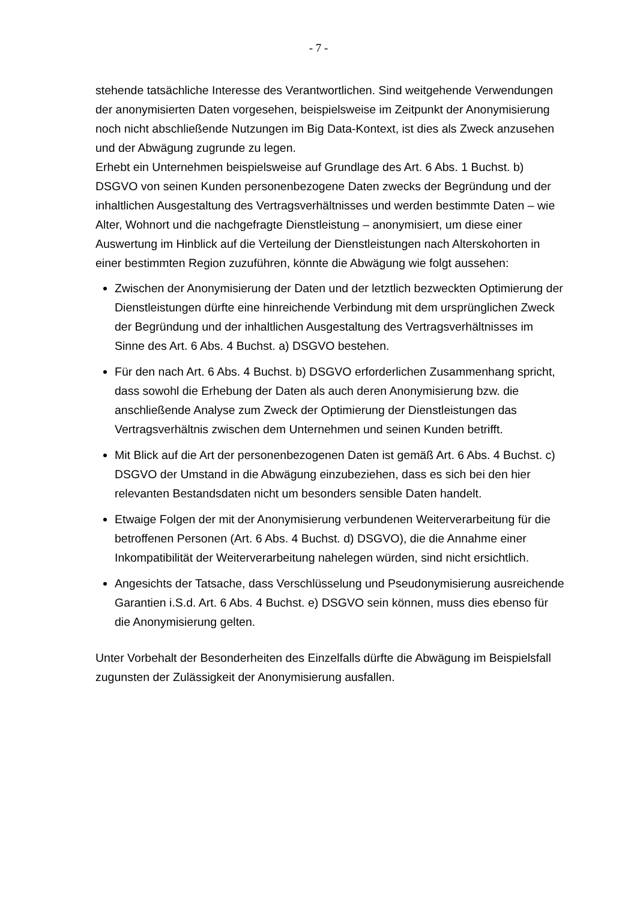- 7 -
stehende tatsächliche Interesse des Verantwortlichen. Sind weitgehende Verwendungen der anonymisierten Daten vorgesehen, beispielsweise im Zeitpunkt der Anonymisierung noch nicht abschließende Nutzungen im Big Data-Kontext, ist dies als Zweck anzusehen und der Abwägung zugrunde zu legen.
Erhebt ein Unternehmen beispielsweise auf Grundlage des Art. 6 Abs. 1 Buchst. b) DSGVO von seinen Kunden personenbezogene Daten zwecks der Begründung und der inhaltlichen Ausgestaltung des Vertragsverhältnisses und werden bestimmte Daten – wie Alter, Wohnort und die nachgefragte Dienstleistung – anonymisiert, um diese einer Auswertung im Hinblick auf die Verteilung der Dienstleistungen nach Alterskohorten in einer bestimmten Region zuzuführen, könnte die Abwägung wie folgt aussehen:
Zwischen der Anonymisierung der Daten und der letztlich bezweckten Optimierung der Dienstleistungen dürfte eine hinreichende Verbindung mit dem ursprünglichen Zweck der Begründung und der inhaltlichen Ausgestaltung des Vertragsverhältnisses im Sinne des Art. 6 Abs. 4 Buchst. a) DSGVO bestehen.
Für den nach Art. 6 Abs. 4 Buchst. b) DSGVO erforderlichen Zusammenhang spricht, dass sowohl die Erhebung der Daten als auch deren Anonymisierung bzw. die anschließende Analyse zum Zweck der Optimierung der Dienstleistungen das Vertragsverhältnis zwischen dem Unternehmen und seinen Kunden betrifft.
Mit Blick auf die Art der personenbezogenen Daten ist gemäß Art. 6 Abs. 4 Buchst. c) DSGVO der Umstand in die Abwägung einzubeziehen, dass es sich bei den hier relevanten Bestandsdaten nicht um besonders sensible Daten handelt.
Etwaige Folgen der mit der Anonymisierung verbundenen Weiterverarbeitung für die betroffenen Personen (Art. 6 Abs. 4 Buchst. d) DSGVO), die die Annahme einer Inkompatibilität der Weiterverarbeitung nahelegen würden, sind nicht ersichtlich.
Angesichts der Tatsache, dass Verschlüsselung und Pseudonymisierung ausreichende Garantien i.S.d. Art. 6 Abs. 4 Buchst. e) DSGVO sein können, muss dies ebenso für die Anonymisierung gelten.
Unter Vorbehalt der Besonderheiten des Einzelfalls dürfte die Abwägung im Beispielsfall zugunsten der Zulässigkeit der Anonymisierung ausfallen.